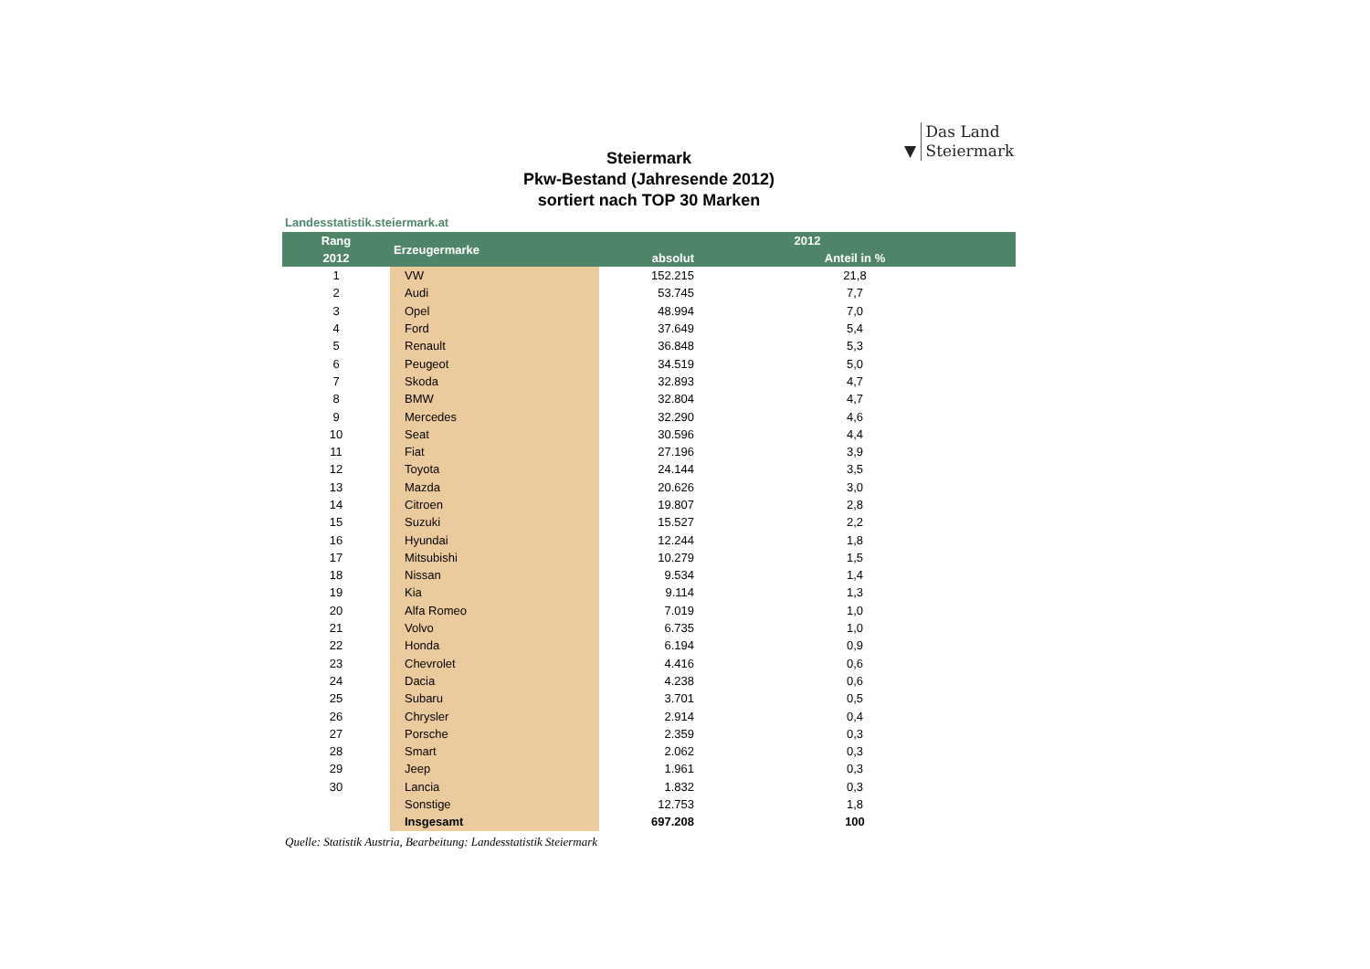▼ Das Land
Steiermark
Steiermark
Pkw-Bestand (Jahresende 2012)
sortiert nach TOP 30 Marken
Landesstatistik.steiermark.at
| Rang | Erzeugermarke | 2012 | | |
| --- | --- | --- | --- | --- |
| 2012 | | absolut | | Anteil in % |
| 1 | VW | 152.215 | | 21,8 |
| 2 | Audi | 53.745 | | 7,7 |
| 3 | Opel | 48.994 | | 7,0 |
| 4 | Ford | 37.649 | | 5,4 |
| 5 | Renault | 36.848 | | 5,3 |
| 6 | Peugeot | 34.519 | | 5,0 |
| 7 | Skoda | 32.893 | | 4,7 |
| 8 | BMW | 32.804 | | 4,7 |
| 9 | Mercedes | 32.290 | | 4,6 |
| 10 | Seat | 30.596 | | 4,4 |
| 11 | Fiat | 27.196 | | 3,9 |
| 12 | Toyota | 24.144 | | 3,5 |
| 13 | Mazda | 20.626 | | 3,0 |
| 14 | Citroen | 19.807 | | 2,8 |
| 15 | Suzuki | 15.527 | | 2,2 |
| 16 | Hyundai | 12.244 | | 1,8 |
| 17 | Mitsubishi | 10.279 | | 1,5 |
| 18 | Nissan | 9.534 | | 1,4 |
| 19 | Kia | 9.114 | | 1,3 |
| 20 | Alfa Romeo | 7.019 | | 1,0 |
| 21 | Volvo | 6.735 | | 1,0 |
| 22 | Honda | 6.194 | | 0,9 |
| 23 | Chevrolet | 4.416 | | 0,6 |
| 24 | Dacia | 4.238 | | 0,6 |
| 25 | Subaru | 3.701 | | 0,5 |
| 26 | Chrysler | 2.914 | | 0,4 |
| 27 | Porsche | 2.359 | | 0,3 |
| 28 | Smart | 2.062 | | 0,3 |
| 29 | Jeep | 1.961 | | 0,3 |
| 30 | Lancia | 1.832 | | 0,3 |
| | Sonstige | 12.753 | | 1,8 |
| | Insgesamt | 697.208 | | 100 |
Quelle: Statistik Austria, Bearbeitung: Landesstatistik Steiermark